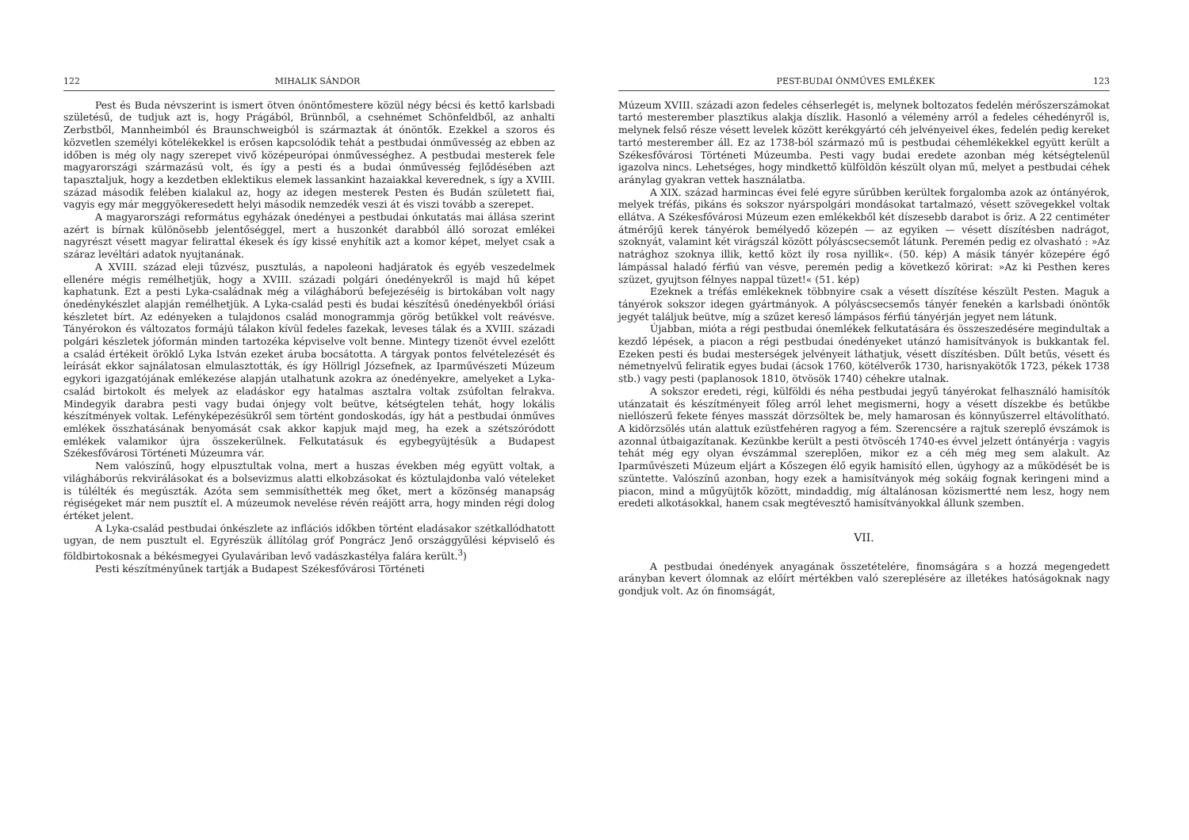122 MIHALIK SÁNDOR
Pest és Buda névszerint is ismert ötven ónöntőmestere közül négy bécsi és kettő karlsbadi születésű, de tudjuk azt is, hogy Prágából, Brünnből, a csehnémet Schönfeldből, az anhalti Zerbstből, Mannheimból és Braunschweigból is származtak át ónöntők. Ezekkel a szoros és közvetlen személyi kötelékekkel is erősen kapcsolódik tehát a pestbudai ónművesség az ebben az időben is még oly nagy szerepet vivő középeurópai ónművességhez. A pestbudai mesterek fele magyarországi származású volt, és így a pesti és a budai ónművesség fejlődésében azt tapasztaljuk, hogy a kezdetben eklektikus elemek lassankint hazaiakkal keverednek, s így a XVIII. század második felében kialakul az, hogy az idegen mesterek Pesten és Budán született fiai, vagyis egy már meggyökeresedett helyi második nemzedék veszi át és viszi tovább a szerepet.
A magyarországi református egyházak ónedényei a pestbudai ónkutatás mai állása szerint azért is bírnak különösebb jelentőséggel, mert a huszonkét darabból álló sorozat emlékei nagyrészt vésett magyar felirattal ékesek és így kissé enyhítik azt a komor képet, melyet csak a száraz levéltári adatok nyujtanának.
A XVIII. század eleji tűzvész, pusztulás, a napoleoni hadjáratok és egyéb veszedelmek ellenére mégis remélhetjük, hogy a XVIII. századi polgári ónedényekről is majd hű képet kaphatunk. Ezt a pesti Lyka-családnak még a világháború befejezéséig is birtokában volt nagy ónedénykészlet alapján remélhetjük. A Lyka-család pesti és budai készítésű ónedényekből óriási készletet bírt. Az edényeken a tulajdonos család monogrammja görög betűkkel volt reávésve. Tányérokon és változatos formájú tálakon kívül fedeles fazekak, leveses tálak és a XVIII. századi polgári készletek jóformán minden tartozéka képviselve volt benne. Mintegy tizenöt évvel ezelőtt a család értékeit öröklő Lyka István ezeket áruba bocsátotta. A tárgyak pontos felvételezését és leírását ekkor sajnálatosan elmulasztották, és így Höllrigl Józsefnek, az Iparművészeti Múzeum egykori igazgatójának emlékezése alapján utalhatunk azokra az ónedényekre, amelyeket a Lyka-család birtokolt és melyek az eladáskor egy hatalmas asztalra voltak zsúfoltan felrakva. Mindegyik darabra pesti vagy budai ónjegy volt beütve, kétségtelen tehát, hogy lokális készítmények voltak. Lefényképezésükről sem történt gondoskodás, így hát a pestbudai ónműves emlékek összhatásának benyomását csak akkor kapjuk majd meg, ha ezek a szétszóródott emlékek valamikor újra összekerülnek. Felkutatásuk és egybegyüjtésük a Budapest Székesfővárosi Történeti Múzeumra vár.
Nem valószínű, hogy elpusztultak volna, mert a huszas években még együtt voltak, a világháborús rekvirálásokat és a bolsevizmus alatti elkobzásokat és köztulajdonba való vételeket is túlélték és megúszták. Azóta sem semmisíthették meg őket, mert a közönség manapság régiségeket már nem pusztít el. A múzeumok nevelése révén reájött arra, hogy minden régi dolog értéket jelent.
A Lyka-család pestbudai ónkészlete az inflációs időkben történt eladásakor szétkallódhatott ugyan, de nem pusztult el. Egyrészük állítólag gróf Pongrácz Jenő országgyűlési képviselő és földbirtokosnak a békésmegyei Gyulaváriban levő vadászkastélya falára került.<sup>3</sup>)
Pesti készítményűnek tartják a Budapest Székesfővárosi Történeti
PEST-BUDAI ÓNMŰVES EMLÉKEK 123
Múzeum XVIII. századi azon fedeles céhserlegét is, melynek boltozatos fedelén mérőszerszámokat tartó mesterember plasztikus alakja díszlik. Hasonló a vélemény arról a fedeles céhedényről is, melynek felső része vésett levelek között kerékgyártó céh jelvényeivel ékes, fedelén pedig kereket tartó mesterember áll. Ez az 1738-ból származó mű is pestbudai céhemlékekkel együtt került a Székesfővárosi Történeti Múzeumba. Pesti vagy budai eredete azonban még kétségtelenül igazolva nincs. Lehetséges, hogy mindkettő külföldön készült olyan mű, melyet a pestbudai céhek aránylag gyakran vettek használatba.
A XIX. század harmincas évei felé egyre sűrűbben kerültek forgalomba azok az óntányérok, melyek tréfás, pikáns és sokszor nyárspolgári mondásokat tartalmazó, vésett szövegekkel voltak ellátva. A Székesfővárosi Múzeum ezen emlékekből két díszesebb darabot is őriz. A 22 centiméter átmérőjű kerek tányérok bemélyedő közepén — az egyiken — vésett díszítésben nadrágot, szoknyát, valamint két virágszál között pólyáscsecsemőt látunk. Peremén pedig ez olvasható : »Az natrághoz szoknya illik, kettő közt ily rosa nyillik«. (50. kép) A másik tányér közepére égő lámpással haladó férfiú van vésve, peremén pedig a következő körirat: »Az ki Pesthen keres szüzet, gyujtson félnyes nappal tüzet!« (51. kép)
Ezeknek a tréfás emlékeknek többnyire csak a vésett díszítése készült Pesten. Maguk a tányérok sokszor idegen gyártmányok. A pólyáscsecsemős tányér fenekén a karlsbadi ónöntők jegyét találjuk beütve, míg a szűzet kereső lámpásos férfiú tányérján jegyet nem látunk.
Újabban, mióta a régi pestbudai ónemlékek felkutatására és összeszedésére megindultak a kezdő lépések, a piacon a régi pestbudai ónedényeket utánzó hamisítványok is bukkantak fel. Ezeken pesti és budai mesterségek jelvényeit láthatjuk, vésett díszítésben. Dűlt betűs, vésett és németnyelvű feliratik egyes budai (ácsok 1760, kötélverők 1730, harisnyakötők 1723, pékek 1738 stb.) vagy pesti (paplanosok 1810, ötvösök 1740) céhekre utalnak.
A sokszor eredeti, régi, külföldi és néha pestbudai jegyű tányérokat felhasználó hamisítók utánzatait és készítményeit főleg arról lehet megismerni, hogy a vésett díszekbe és betűkbe niellószerű fekete fényes masszát dörzsöltek be, mely hamarosan és könnyűszerrel eltávolítható. A kidörzsölés után alattuk ezüstfehéren ragyog a fém. Szerencsére a rajtuk szereplő évszámok is azonnal útbaigazítanak. Kezünkbe került a pesti ötvöscéh 1740-es évvel jelzett óntányérja : vagyis tehát még egy olyan évszámmal szereplően, mikor ez a céh még meg sem alakult. Az Iparművészeti Múzeum eljárt a Kőszegen élő egyik hamisító ellen, úgyhogy az a működését be is szüntette. Valószínű azonban, hogy ezek a hamisítványok még sokáig fognak keringeni mind a piacon, mind a műgyüjtők között, mindaddig, míg általánosan közismertté nem lesz, hogy nem eredeti alkotásokkal, hanem csak megtévesztő hamisítványokkal állunk szemben.
VII.
A pestbudai ónedények anyagának összetételére, finomságára s a hozzá megengedett arányban kevert ólomnak az előírt mértékben való szereplésére az illetékes hatóságoknak nagy gondjuk volt. Az ón finomságát,